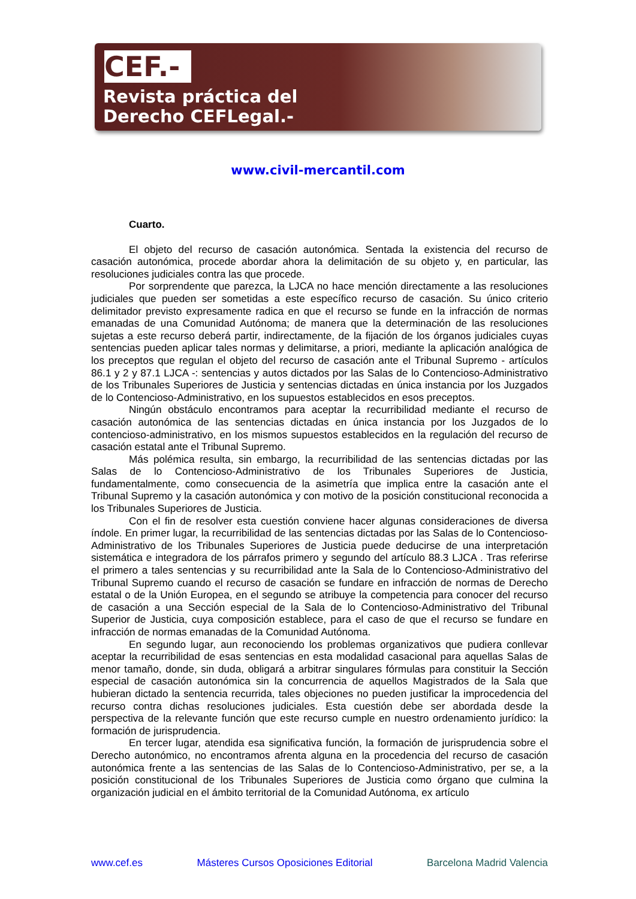CEF.-
Revista práctica del
Derecho CEFLegal.-
www.civil-mercantil.com
Cuarto.
El objeto del recurso de casación autonómica. Sentada la existencia del recurso de casación autonómica, procede abordar ahora la delimitación de su objeto y, en particular, las resoluciones judiciales contra las que procede.
Por sorprendente que parezca, la LJCA no hace mención directamente a las resoluciones judiciales que pueden ser sometidas a este específico recurso de casación. Su único criterio delimitador previsto expresamente radica en que el recurso se funde en la infracción de normas emanadas de una Comunidad Autónoma; de manera que la determinación de las resoluciones sujetas a este recurso deberá partir, indirectamente, de la fijación de los órganos judiciales cuyas sentencias pueden aplicar tales normas y delimitarse, a priori, mediante la aplicación analógica de los preceptos que regulan el objeto del recurso de casación ante el Tribunal Supremo - artículos 86.1 y 2 y 87.1 LJCA -: sentencias y autos dictados por las Salas de lo Contencioso-Administrativo de los Tribunales Superiores de Justicia y sentencias dictadas en única instancia por los Juzgados de lo Contencioso-Administrativo, en los supuestos establecidos en esos preceptos.
Ningún obstáculo encontramos para aceptar la recurribilidad mediante el recurso de casación autonómica de las sentencias dictadas en única instancia por los Juzgados de lo contencioso-administrativo, en los mismos supuestos establecidos en la regulación del recurso de casación estatal ante el Tribunal Supremo.
Más polémica resulta, sin embargo, la recurribilidad de las sentencias dictadas por las Salas de lo Contencioso-Administrativo de los Tribunales Superiores de Justicia, fundamentalmente, como consecuencia de la asimetría que implica entre la casación ante el Tribunal Supremo y la casación autonómica y con motivo de la posición constitucional reconocida a los Tribunales Superiores de Justicia.
Con el fin de resolver esta cuestión conviene hacer algunas consideraciones de diversa índole. En primer lugar, la recurribilidad de las sentencias dictadas por las Salas de lo Contencioso-Administrativo de los Tribunales Superiores de Justicia puede deducirse de una interpretación sistemática e integradora de los párrafos primero y segundo del artículo 88.3 LJCA . Tras referirse el primero a tales sentencias y su recurribilidad ante la Sala de lo Contencioso-Administrativo del Tribunal Supremo cuando el recurso de casación se fundare en infracción de normas de Derecho estatal o de la Unión Europea, en el segundo se atribuye la competencia para conocer del recurso de casación a una Sección especial de la Sala de lo Contencioso-Administrativo del Tribunal Superior de Justicia, cuya composición establece, para el caso de que el recurso se fundare en infracción de normas emanadas de la Comunidad Autónoma.
En segundo lugar, aun reconociendo los problemas organizativos que pudiera conllevar aceptar la recurribilidad de esas sentencias en esta modalidad casacional para aquellas Salas de menor tamaño, donde, sin duda, obligará a arbitrar singulares fórmulas para constituir la Sección especial de casación autonómica sin la concurrencia de aquellos Magistrados de la Sala que hubieran dictado la sentencia recurrida, tales objeciones no pueden justificar la improcedencia del recurso contra dichas resoluciones judiciales. Esta cuestión debe ser abordada desde la perspectiva de la relevante función que este recurso cumple en nuestro ordenamiento jurídico: la formación de jurisprudencia.
En tercer lugar, atendida esa significativa función, la formación de jurisprudencia sobre el Derecho autonómico, no encontramos afrenta alguna en la procedencia del recurso de casación autonómica frente a las sentencias de las Salas de lo Contencioso-Administrativo, per se, a la posición constitucional de los Tribunales Superiores de Justicia como órgano que culmina la organización judicial en el ámbito territorial de la Comunidad Autónoma, ex artículo
www.cef.es Másteres Cursos Oposiciones Editorial Barcelona Madrid Valencia